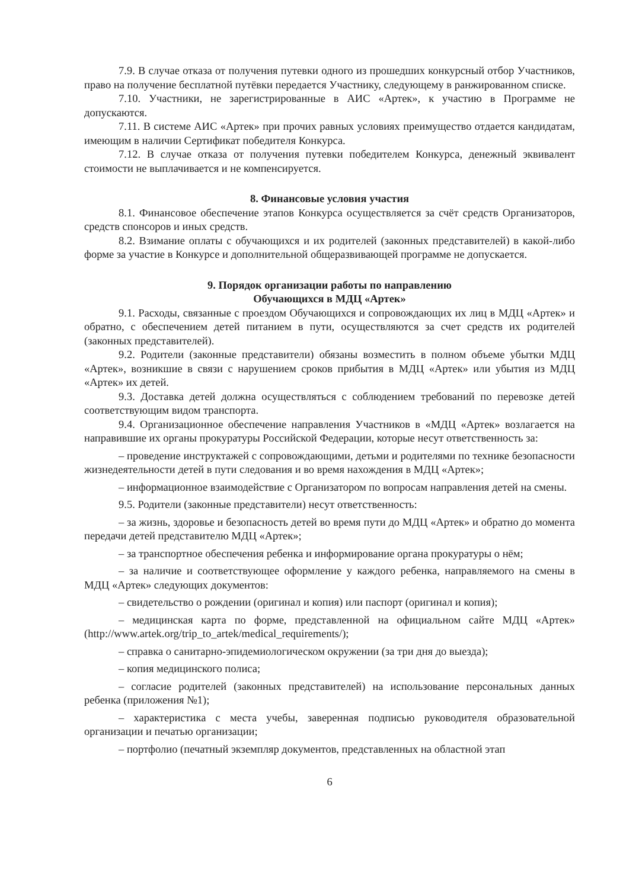7.9. В случае отказа от получения путевки одного из прошедших конкурсный отбор Участников, право на получение бесплатной путёвки передается Участнику, следующему в ранжированном списке.
7.10. Участники, не зарегистрированные в АИС «Артек», к участию в Программе не допускаются.
7.11. В системе АИС «Артек» при прочих равных условиях преимущество отдается кандидатам, имеющим в наличии Сертификат победителя Конкурса.
7.12. В случае отказа от получения путевки победителем Конкурса, денежный эквивалент стоимости не выплачивается и не компенсируется.
8. Финансовые условия участия
8.1. Финансовое обеспечение этапов Конкурса осуществляется за счёт средств Организаторов, средств спонсоров и иных средств.
8.2. Взимание оплаты с обучающихся и их родителей (законных представителей) в какой-либо форме за участие в Конкурсе и дополнительной общеразвивающей программе не допускается.
9. Порядок организации работы по направлению
Обучающихся в МДЦ «Артек»
9.1. Расходы, связанные с проездом Обучающихся и сопровождающих их лиц в МДЦ «Артек» и обратно, с обеспечением детей питанием в пути, осуществляются за счет средств их родителей (законных представителей).
9.2. Родители (законные представители) обязаны возместить в полном объеме убытки МДЦ «Артек», возникшие в связи с нарушением сроков прибытия в МДЦ «Артек» или убытия из МДЦ «Артек» их детей.
9.3. Доставка детей должна осуществляться с соблюдением требований по перевозке детей соответствующим видом транспорта.
9.4. Организационное обеспечение направления Участников в «МДЦ «Артек» возлагается на направившие их органы прокуратуры Российской Федерации, которые несут ответственность за:
– проведение инструктажей с сопровождающими, детьми и родителями по технике безопасности жизнедеятельности детей в пути следования и во время нахождения в МДЦ «Артек»;
– информационное взаимодействие с Организатором по вопросам направления детей на смены.
9.5. Родители (законные представители) несут ответственность:
– за жизнь, здоровье и безопасность детей во время пути до МДЦ «Артек» и обратно до момента передачи детей представителю МДЦ «Артек»;
– за транспортное обеспечения ребенка и информирование органа прокуратуры о нём;
– за наличие и соответствующее оформление у каждого ребенка, направляемого на смены в МДЦ «Артек» следующих документов:
– свидетельство о рождении (оригинал и копия) или паспорт (оригинал и копия);
– медицинская карта по форме, представленной на официальном сайте МДЦ «Артек» (http://www.artek.org/trip_to_artek/medical_requirements/);
– справка о санитарно-эпидемиологическом окружении (за три дня до выезда);
– копия медицинского полиса;
– согласие родителей (законных представителей) на использование персональных данных ребенка (приложения №1);
– характеристика с места учебы, заверенная подписью руководителя образовательной организации и печатью организации;
– портфолио (печатный экземпляр документов, представленных на областной этап
6